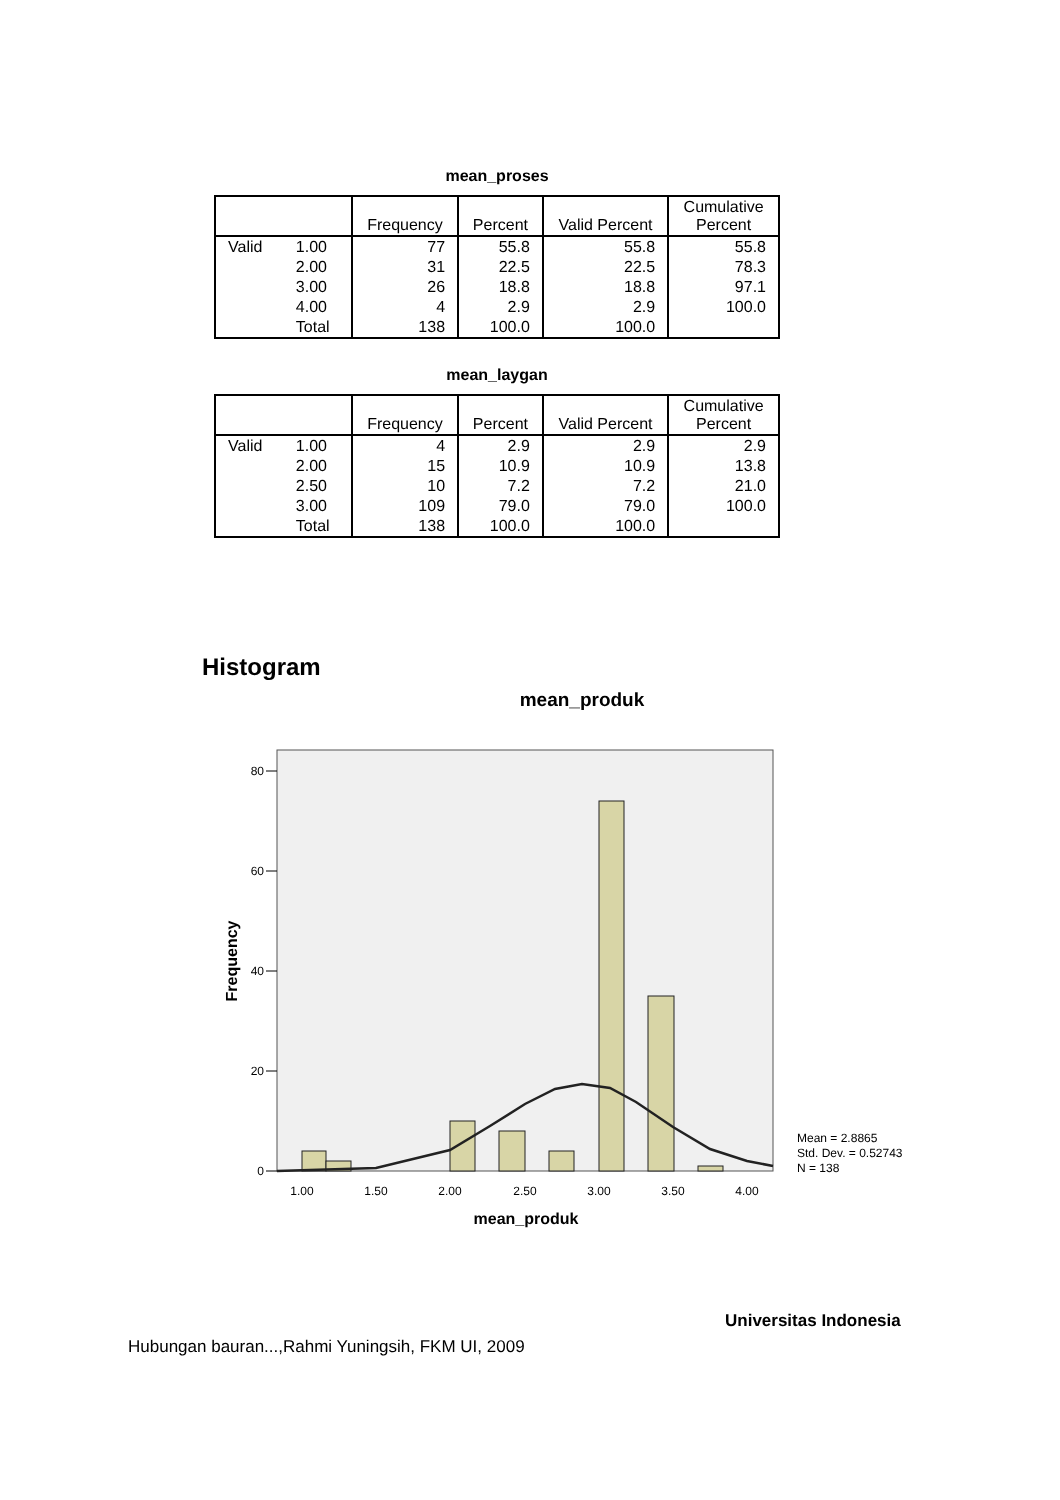mean_proses
| | | Frequency | Percent | Valid Percent | Cumulative Percent |
| --- | --- | --- | --- | --- | --- |
| Valid | 1.00 | 77 | 55.8 | 55.8 | 55.8 |
| | 2.00 | 31 | 22.5 | 22.5 | 78.3 |
| | 3.00 | 26 | 18.8 | 18.8 | 97.1 |
| | 4.00 | 4 | 2.9 | 2.9 | 100.0 |
| | Total | 138 | 100.0 | 100.0 | |
mean_laygan
| | | Frequency | Percent | Valid Percent | Cumulative Percent |
| --- | --- | --- | --- | --- | --- |
| Valid | 1.00 | 4 | 2.9 | 2.9 | 2.9 |
| | 2.00 | 15 | 10.9 | 10.9 | 13.8 |
| | 2.50 | 10 | 7.2 | 7.2 | 21.0 |
| | 3.00 | 109 | 79.0 | 79.0 | 100.0 |
| | Total | 138 | 100.0 | 100.0 | |
Histogram
mean_produk
80
60
40
20
0
1.00
1.50
2.00
2.50
3.00
3.50
4.00
Frequency
mean_produk
Mean = 2.8865
Std. Dev. = 0.52743
N = 138
Universitas Indonesia
Hubungan bauran...,Rahmi Yuningsih, FKM UI, 2009